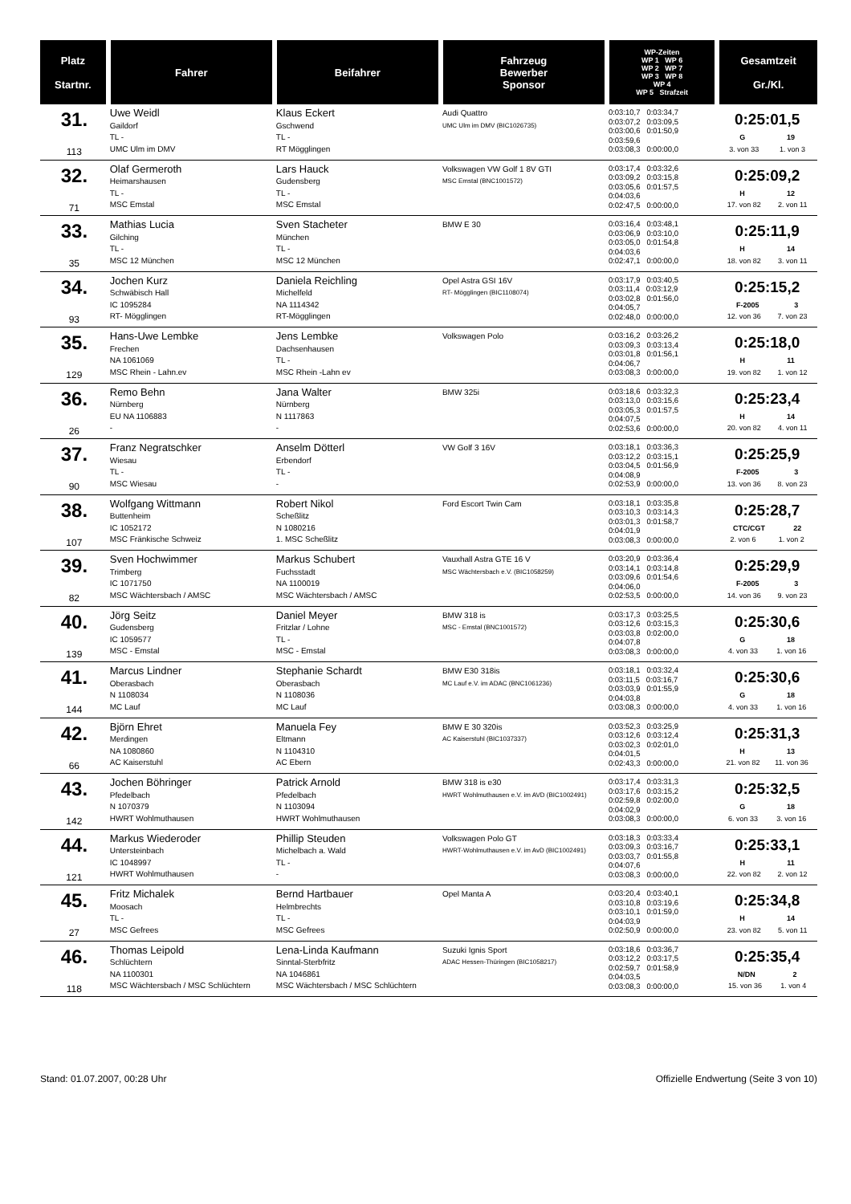| Platz Startnr. | Fahrer | Beifahrer | Fahrzeug Bewerber Sponsor | WP-Zeiten WP 1 WP 6 WP 2 WP 7 WP 3 WP 8 WP 4 WP 5 Strafzeit | Gesamtzeit Gr./Kl. |
| --- | --- | --- | --- | --- | --- |
| 31. 113 | Uwe Weidl Gaildorf TL - UMC Ulm im DMV | Klaus Eckert Gschwend TL - RT Mögglingen | Audi Quattro UMC Ulm im DMV (BIC1026735) | 0:03:10,7 0:03:34,7 0:03:07,2 0:03:09,5 0:03:00,6 0:01:50,9 0:03:59,6 0:03:08,3 0:00:00,0 | 0:25:01,5 G 19 3. von 33 1. von 3 |
| 32. 71 | Olaf Germeroth Heimarshausen TL - MSC Emstal | Lars Hauck Gudensberg TL - MSC Emstal | Volkswagen VW Golf 1 8V GTI MSC Emstal (BNC1001572) | 0:03:17,4 0:03:32,6 0:03:09,2 0:03:15,8 0:03:05,6 0:01:57,5 0:04:03,6 0:02:47,5 0:00:00,0 | 0:25:09,2 H 12 17. von 82 2. von 11 |
| 33. 35 | Mathias Lucia Gilching TL - MSC 12 München | Sven Stacheter München TL - MSC 12 München | BMW E 30 | 0:03:16,4 0:03:48,1 0:03:06,9 0:03:10,0 0:03:05,0 0:01:54,8 0:04:03,6 0:02:47,1 0:00:00,0 | 0:25:11,9 H 14 18. von 82 3. von 11 |
| 34. 93 | Jochen Kurz Schwäbisch Hall IC 1095284 RT- Mögglingen | Daniela Reichling Michelfeld NA 1114342 RT-Mögglingen | Opel Astra GSI 16V RT- Mögglingen (BIC1108074) | 0:03:17,9 0:03:40,5 0:03:11,4 0:03:12,9 0:03:02,8 0:01:56,0 0:04:05,7 0:02:48,0 0:00:00,0 | 0:25:15,2 F-2005 3 12. von 36 7. von 23 |
| 35. 129 | Hans-Uwe Lembke Frechen NA 1061069 MSC Rhein - Lahn.ev | Jens Lembke Dachsenhausen TL - MSC Rhein -Lahn ev | Volkswagen Polo | 0:03:16,2 0:03:26,2 0:03:09,3 0:03:13,4 0:03:01,8 0:01:56,1 0:04:06,7 0:03:08,3 0:00:00,0 | 0:25:18,0 H 11 19. von 82 1. von 12 |
| 36. 26 | Remo Behn Nürnberg EU NA 1106883 - | Jana Walter Nürnberg N 1117863 - | BMW 325i | 0:03:18,6 0:03:32,3 0:03:13,0 0:03:15,6 0:03:05,3 0:01:57,5 0:04:07,5 0:02:53,6 0:00:00,0 | 0:25:23,4 H 14 20. von 82 4. von 11 |
| 37. 90 | Franz Negratschker Wiesau TL - MSC Wiesau | Anselm Dötterl Erbendorf TL - - | VW Golf 3 16V | 0:03:18,1 0:03:36,3 0:03:12,2 0:03:15,1 0:03:04,5 0:01:56,9 0:04:08,9 0:02:53,9 0:00:00,0 | 0:25:25,9 F-2005 3 13. von 36 8. von 23 |
| 38. 107 | Wolfgang Wittmann Buttenheim IC 1052172 MSC Fränkische Schweiz | Robert Nikol Scheßlitz N 1080216 1. MSC Scheßlitz | Ford Escort Twin Cam | 0:03:18,1 0:03:35,8 0:03:10,3 0:03:14,3 0:03:01,3 0:01:58,7 0:04:01,9 0:03:08,3 0:00:00,0 | 0:25:28,7 CTC/CGT 22 2. von 6 1. von 2 |
| 39. 82 | Sven Hochwimmer Trimberg IC 1071750 MSC Wächtersbach / AMSC | Markus Schubert Fuchsstadt NA 1100019 MSC Wächtersbach / AMSC | Vauxhall Astra GTE 16 V MSC Wächtersbach e.V. (BIC1058259) | 0:03:20,9 0:03:36,4 0:03:14,1 0:03:14,8 0:03:09,6 0:01:54,6 0:04:06,0 0:02:53,5 0:00:00,0 | 0:25:29,9 F-2005 3 14. von 36 9. von 23 |
| 40. 139 | Jörg Seitz Gudensberg IC 1059577 MSC - Emstal | Daniel Meyer Fritzlar / Lohne TL - MSC - Emstal | BMW 318 is MSC - Emstal (BNC1001572) | 0:03:17,3 0:03:25,5 0:03:12,6 0:03:15,3 0:03:03,8 0:02:00,0 0:04:07,8 0:03:08,3 0:00:00,0 | 0:25:30,6 G 18 4. von 33 1. von 16 |
| 41. 144 | Marcus Lindner Oberasbach N 1108034 MC Lauf | Stephanie Schardt Oberasbach N 1108036 MC Lauf | BMW E30 318is MC Lauf e.V. im ADAC (BNC1061236) | 0:03:18,1 0:03:32,4 0:03:11,5 0:03:16,7 0:03:03,9 0:01:55,9 0:04:03,8 0:03:08,3 0:00:00,0 | 0:25:30,6 G 18 4. von 33 1. von 16 |
| 42. 66 | Björn Ehret Merdingen NA 1080860 AC Kaiserstuhl | Manuela Fey Eltmann N 1104310 AC Ebern | BMW E 30 320is AC Kaiserstuhl (BIC1037337) | 0:03:52,3 0:03:25,9 0:03:12,6 0:03:12,4 0:03:02,3 0:02:01,0 0:04:01,5 0:02:43,3 0:00:00,0 | 0:25:31,3 H 13 21. von 82 11. von 36 |
| 43. 142 | Jochen Böhringer Pfedelbach N 1070379 HWRT Wohlmuthausen | Patrick Arnold Pfedelbach N 1103094 HWRT Wohlmuthausen | BMW 318 is e30 HWRT Wohlmuthausen e.V. im AVD (BIC1002491) | 0:03:17,4 0:03:31,3 0:03:17,6 0:03:15,2 0:02:59,8 0:02:00,0 0:04:02,9 0:03:08,3 0:00:00,0 | 0:25:32,5 G 18 6. von 33 3. von 16 |
| 44. 121 | Markus Wiederoder Untersteinbach IC 1048997 HWRT Wohlmuthausen | Phillip Steuden Michelbach a. Wald TL - - | Volkswagen Polo GT HWRT-Wohlmuthausen e.V. im AvD (BIC1002491) | 0:03:18,3 0:03:33,4 0:03:09,3 0:03:16,7 0:03:03,7 0:01:55,8 0:04:07,6 0:03:08,3 0:00:00,0 | 0:25:33,1 H 11 22. von 82 2. von 12 |
| 45. 27 | Fritz Michalek Moosach TL - MSC Gefrees | Bernd Hartbauer Helmbrechts TL - MSC Gefrees | Opel Manta A | 0:03:20,4 0:03:40,1 0:03:10,8 0:03:19,6 0:03:10,1 0:01:59,0 0:04:03,9 0:02:50,9 0:00:00,0 | 0:25:34,8 H 14 23. von 82 5. von 11 |
| 46. 118 | Thomas Leipold Schlüchtern NA 1100301 MSC Wächtersbach / MSC Schlüchtern | Lena-Linda Kaufmann Sinntal-Sterbfritz NA 1046861 MSC Wächtersbach / MSC Schlüchtern | Suzuki Ignis Sport ADAC Hessen-Thüringen (BIC1058217) | 0:03:18,6 0:03:36,7 0:03:12,2 0:03:17,5 0:02:59,7 0:01:58,9 0:04:03,5 0:03:08,3 0:00:00,0 | 0:25:35,4 N/DN 2 15. von 36 1. von 4 |
Stand: 01.07.2007, 00:28 Uhr Offizielle Endwertung (Seite 3 von 10)